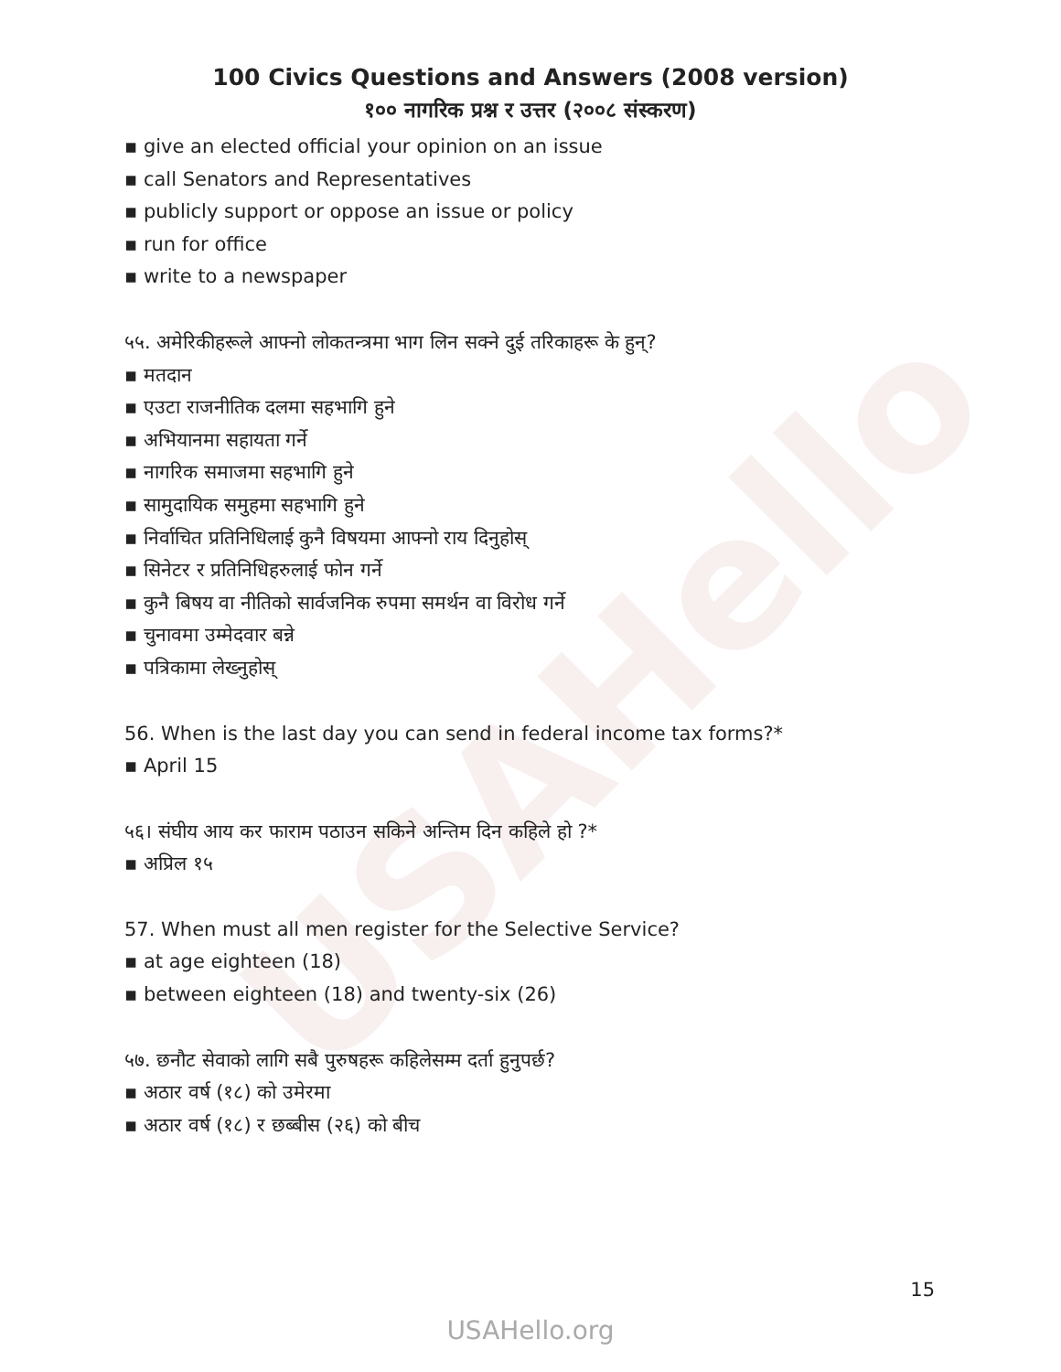USAHello
100 Civics Questions and Answers (2008 version)
१०० नागरिक प्रश्न र उत्तर (२००८ संस्करण)
▪ give an elected official your opinion on an issue
▪ call Senators and Representatives
▪ publicly support or oppose an issue or policy
▪ run for office
▪ write to a newspaper
५५. अमेरिकीहरूले आफ्नो लोकतन्त्रमा भाग लिन सक्ने दुई तरिकाहरू के हुन्?
▪ मतदान
▪ एउटा राजनीतिक दलमा सहभागि हुने
▪ अभियानमा सहायता गर्ने
▪ नागरिक समाजमा सहभागि हुने
▪ सामुदायिक समुहमा सहभागि हुने
▪ निर्वाचित प्रतिनिधिलाई कुनै विषयमा आफ्नो राय दिनुहोस्
▪ सिनेटर र प्रतिनिधिहरुलाई फोन गर्ने
▪ कुनै बिषय वा नीतिको सार्वजनिक रुपमा समर्थन वा विरोध गर्ने
▪ चुनावमा उम्मेदवार बन्ने
▪ पत्रिकामा लेख्नुहोस्
56. When is the last day you can send in federal income tax forms?*
▪ April 15
५६। संघीय आय कर फाराम पठाउन सकिने अन्तिम दिन कहिले हो ?*
▪ अप्रिल १५
57. When must all men register for the Selective Service?
▪ at age eighteen (18)
▪ between eighteen (18) and twenty-six (26)
५७. छनौट सेवाको लागि सबै पुरुषहरू कहिलेसम्म दर्ता हुनुपर्छ?
▪ अठार वर्ष (१८) को उमेरमा
▪ अठार वर्ष (१८) र छब्बीस (२६) को बीच
15
USAHello.org